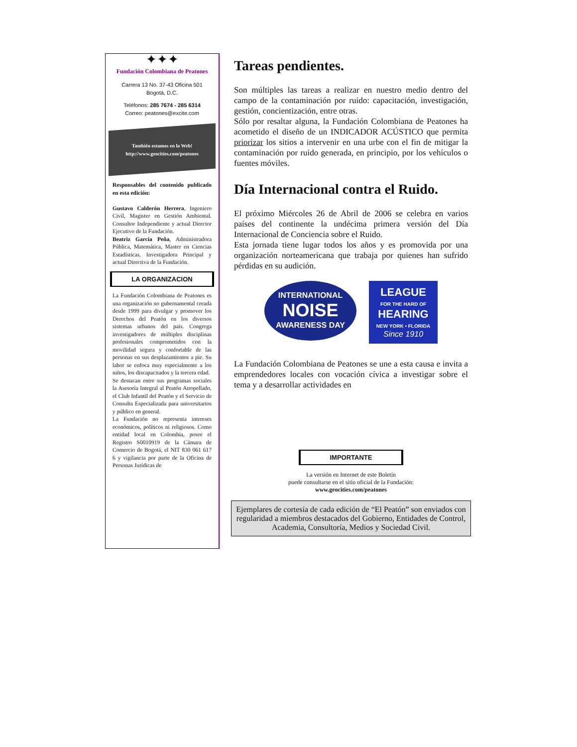✦✦✦
Fundación Colombiana de Peatones
Carrera 13 No. 37-43 Oficina 501
Bogotá, D.C.
Teléfonos: 285 7674 - 285 6314
Correo: peatones@excite.com
También estamos en la Web!
http://www.geocities.com/peatones
Responsables del contenido publicado en esta edición:
Gustavo Calderón Herrera, Ingeniero Civil, Magister en Gestión Ambiental. Consultor Independiente y actual Director Ejecutivo de la Fundación.
Beatriz García Peña, Administradora Pública, Matemática, Master en Ciencias Estadísticas. Investigadora Principal y actual Directiva de la Fundación.
LA ORGANIZACION
La Fundación Colombiana de Peatones es una organización no gubernamental creada desde 1999 para divulgar y promover los Derechos del Peatón en los diversos sistemas urbanos del pais. Congrega investigadores de múltiples disciplinas profesionales comprometidos con la movilidad segura y confortable de las personas en sus desplazamientos a pie. Su labor se enfoca muy especialmente a los niños, los discapacitados y la tercera edad.
Se destacan entre sus programas sociales la Asesoría Integral al Peatón Atropellado, el Club Infantil del Peatón y el Servicio de Consulta Especializada para universitarios y público en general.
La Fundación no representa intereses económicos, políticos ni religiosos. Como entidad local en Colombia, posee el Registro S0010919 de la Cámara de Comercio de Bogotá, el NIT 830 061 617 6 y vigilancia por parte de la Oficina de Personas Jurídicas de
Tareas pendientes.
Son múltiples las tareas a realizar en nuestro medio dentro del campo de la contaminación por ruido: capacitación, investigación, gestión, concientización, entre otras.
Sólo por resaltar alguna, la Fundación Colombiana de Peatones ha acometido el diseño de un INDICADOR ACÚSTICO que permita priorizar los sitios a intervenir en una urbe con el fin de mitigar la contaminación por ruido generada, en principio, por los vehículos o fuentes móviles.
Día Internacional contra el Ruido.
El próximo Miércoles 26 de Abril de 2006 se celebra en varios países del continente la undécima primera versión del Día Internacional de Conciencia sobre el Ruido.
Esta jornada tiene lugar todos los años y es promovida por una organización norteamericana que trabaja por quienes han sufrido pérdidas en su audición.
INTERNATIONAL
NOISE
AWARENESS DAY
LEAGUE
FOR THE HARD OF
HEARING
NEW YORK • FLORIDA
Since 1910
La Fundación Colombiana de Peatones se une a esta causa e invita a emprendedores locales con vocación cívica a investigar sobre el tema y a desarrollar actividades en
IMPORTANTE
La versión en Internet de este Boletín
puede consultarse en el sitio oficial de la Fundación:
www.geocities.com/peatones
Ejemplares de cortesía de cada edición de “El Peatón” son enviados con regularidad a miembros destacados del Gobierno, Entidades de Control, Academia, Consultoría, Medios y Sociedad Civil.